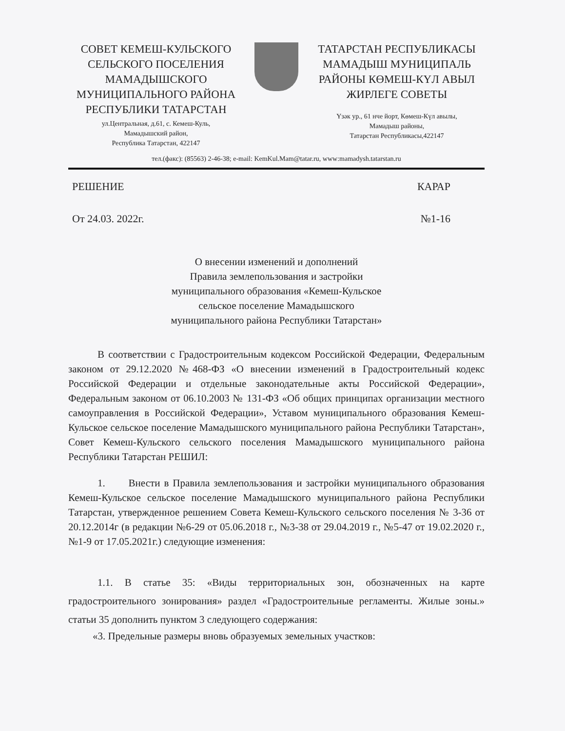СОВЕТ КЕМЕШ-КУЛЬСКОГО
СЕЛЬСКОГО ПОСЕЛЕНИЯ
МАМАДЫШСКОГО
МУНИЦИПАЛЬНОГО РАЙОНА
РЕСПУБЛИКИ ТАТАРСТАН
ул.Центральная, д.61, с. Кемеш-Куль,
Мамадышский район,
Республика Татарстан, 422147
ТАТАРСТАН РЕСПУБЛИКАСЫ
МАМАДЫШ МУНИЦИПАЛЬ
РАЙОНЫ КӨМЕШ-КҮЛ АВЫЛ
ЖИРЛЕГЕ СОВЕТЫ
Үзәк ур., 61 нче йорт, Көмеш-Күл авылы,
Мамадыш районы,
Татарстан Республикасы,422147
тел.(факс): (85563) 2-46-38; e-mail: KemKul.Mam@tatar.ru, www:mamadysh.tatarstan.ru
РЕШЕНИЕ КАРАР
От 24.03. 2022г. №1-16
О внесении изменений и дополнений
Правила землепользования и застройки
муниципального образования «Кемеш-Кульское
сельское поселение Мамадышского
муниципального района Республики Татарстан»
В соответствии с Градостроительным кодексом Российской Федерации, Федеральным законом от 29.12.2020 №468-ФЗ «О внесении изменений в Градостроительный кодекс Российской Федерации и отдельные законодательные акты Российской Федерации», Федеральным законом от 06.10.2003 № 131-ФЗ «Об общих принципах организации местного самоуправления в Российской Федерации», Уставом муниципального образования Кемеш-Кульское сельское поселение Мамадышского муниципального района Республики Татарстан», Совет Кемеш-Кульского сельского поселения Мамадышского муниципального района Республики Татарстан РЕШИЛ:
1. Внести в Правила землепользования и застройки муниципального образования Кемеш-Кульское сельское поселение Мамадышского муниципального района Республики Татарстан, утвержденное решением Совета Кемеш-Кульского сельского поселения № 3-36 от 20.12.2014г (в редакции №6-29 от 05.06.2018 г., №3-38 от 29.04.2019 г., №5-47 от 19.02.2020 г., №1-9 от 17.05.2021г.) следующие изменения:
1.1. В статье 35: «Виды территориальных зон, обозначенных на карте градостроительного зонирования» раздел «Градостроительные регламенты. Жилые зоны.» статьи 35 дополнить пунктом 3 следующего содержания:
«3. Предельные размеры вновь образуемых земельных участков: